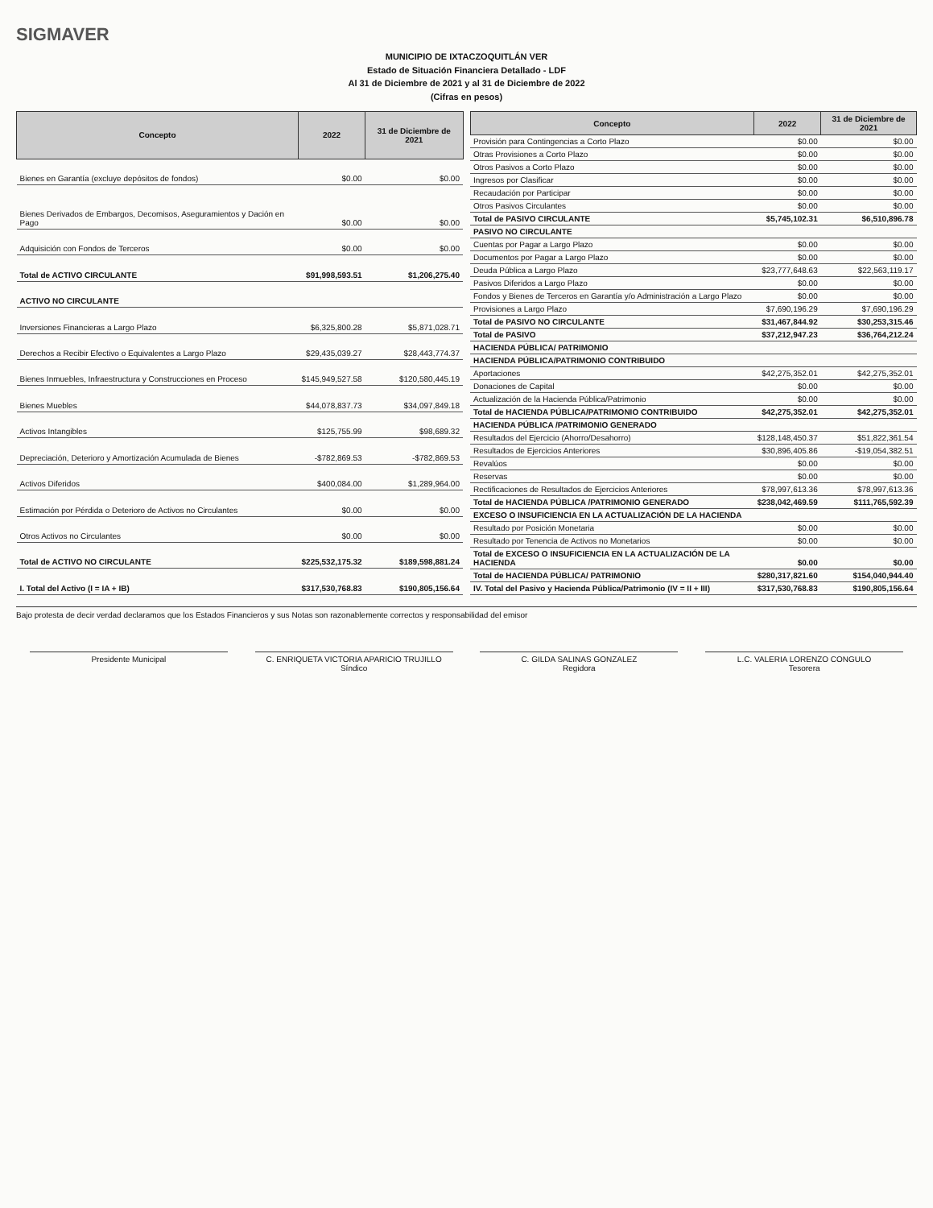SIGMAVER
MUNICIPIO DE IXTACZOQUITLÁN VER
Estado de Situación Financiera Detallado - LDF
Al 31 de Diciembre de 2021 y al 31 de Diciembre de 2022
(Cifras en pesos)
| Concepto | 2022 | 31 de Diciembre de 2021 |
| --- | --- | --- |
| Bienes en Garantía (excluye depósitos de fondos) | $0.00 | $0.00 |
| Bienes Derivados de Embargos, Decomisos, Aseguramientos y Dación en Pago | $0.00 | $0.00 |
| Adquisición con Fondos de Terceros | $0.00 | $0.00 |
| Total de ACTIVO CIRCULANTE | $91,998,593.51 | $1,206,275.40 |
| ACTIVO NO CIRCULANTE | | |
| Inversiones Financieras a Largo Plazo | $6,325,800.28 | $5,871,028.71 |
| Derechos a Recibir Efectivo o Equivalentes a Largo Plazo | $29,435,039.27 | $28,443,774.37 |
| Bienes Inmuebles, Infraestructura y Construcciones en Proceso | $145,949,527.58 | $120,580,445.19 |
| Bienes Muebles | $44,078,837.73 | $34,097,849.18 |
| Activos Intangibles | $125,755.99 | $98,689.32 |
| Depreciación, Deterioro y Amortización Acumulada de Bienes | -$782,869.53 | -$782,869.53 |
| Activos Diferidos | $400,084.00 | $1,289,964.00 |
| Estimación por Pérdida o Deterioro de Activos no Circulantes | $0.00 | $0.00 |
| Otros Activos no Circulantes | $0.00 | $0.00 |
| Total de ACTIVO NO CIRCULANTE | $225,532,175.32 | $189,598,881.24 |
| I. Total del Activo (I = IA + IB) | $317,530,768.83 | $190,805,156.64 |
| Concepto | 2022 | 31 de Diciembre de 2021 |
| --- | --- | --- |
| Provisión para Contingencias a Corto Plazo | $0.00 | $0.00 |
| Otras Provisiones a Corto Plazo | $0.00 | $0.00 |
| Otros Pasivos a Corto Plazo | $0.00 | $0.00 |
| Ingresos por Clasificar | $0.00 | $0.00 |
| Recaudación por Participar | $0.00 | $0.00 |
| Otros Pasivos Circulantes | $0.00 | $0.00 |
| Total de PASIVO CIRCULANTE | $5,745,102.31 | $6,510,896.78 |
| PASIVO NO CIRCULANTE | | |
| Cuentas por Pagar a Largo Plazo | $0.00 | $0.00 |
| Documentos por Pagar a Largo Plazo | $0.00 | $0.00 |
| Deuda Pública a Largo Plazo | $23,777,648.63 | $22,563,119.17 |
| Pasivos Diferidos a Largo Plazo | $0.00 | $0.00 |
| Fondos y Bienes de Terceros en Garantía y/o Administración a Largo Plazo | $0.00 | $0.00 |
| Provisiones a Largo Plazo | $7,690,196.29 | $7,690,196.29 |
| Total de PASIVO NO CIRCULANTE | $31,467,844.92 | $30,253,315.46 |
| Total de PASIVO | $37,212,947.23 | $36,764,212.24 |
| HACIENDA PÚBLICA/ PATRIMONIO | | |
| HACIENDA PÚBLICA/PATRIMONIO CONTRIBUIDO | | |
| Aportaciones | $42,275,352.01 | $42,275,352.01 |
| Donaciones de Capital | $0.00 | $0.00 |
| Actualización de la Hacienda Pública/Patrimonio | $0.00 | $0.00 |
| Total de HACIENDA PÚBLICA/PATRIMONIO CONTRIBUIDO | $42,275,352.01 | $42,275,352.01 |
| HACIENDA PÚBLICA /PATRIMONIO GENERADO | | |
| Resultados del Ejercicio (Ahorro/Desahorro) | $128,148,450.37 | $51,822,361.54 |
| Resultados de Ejercicios Anteriores | $30,896,405.86 | -$19,054,382.51 |
| Revalúos | $0.00 | $0.00 |
| Reservas | $0.00 | $0.00 |
| Rectificaciones de Resultados de Ejercicios Anteriores | $78,997,613.36 | $78,997,613.36 |
| Total de HACIENDA PÚBLICA /PATRIMONIO GENERADO | $238,042,469.59 | $111,765,592.39 |
| EXCESO O INSUFICIENCIA EN LA ACTUALIZACIÓN DE LA HACIENDA | | |
| Resultado por Posición Monetaria | $0.00 | $0.00 |
| Resultado por Tenencia de Activos no Monetarios | $0.00 | $0.00 |
| Total de EXCESO O INSUFICIENCIA EN LA ACTUALIZACIÓN DE LA HACIENDA | $0.00 | $0.00 |
| Total de HACIENDA PÚBLICA/ PATRIMONIO | $280,317,821.60 | $154,040,944.40 |
| IV. Total del Pasivo y Hacienda Pública/Patrimonio (IV = II + III) | $317,530,768.83 | $190,805,156.64 |
Bajo protesta de decir verdad declaramos que los Estados Financieros y sus Notas son razonablemente correctos y responsabilidad del emisor
Presidente Municipal C. ENRIQUETA VICTORIA APARICIO TRUJILLO
Síndico
C. GILDA SALINAS GONZALEZ
Regidora
L.C. VALERIA LORENZO CONGULO
Tesorera